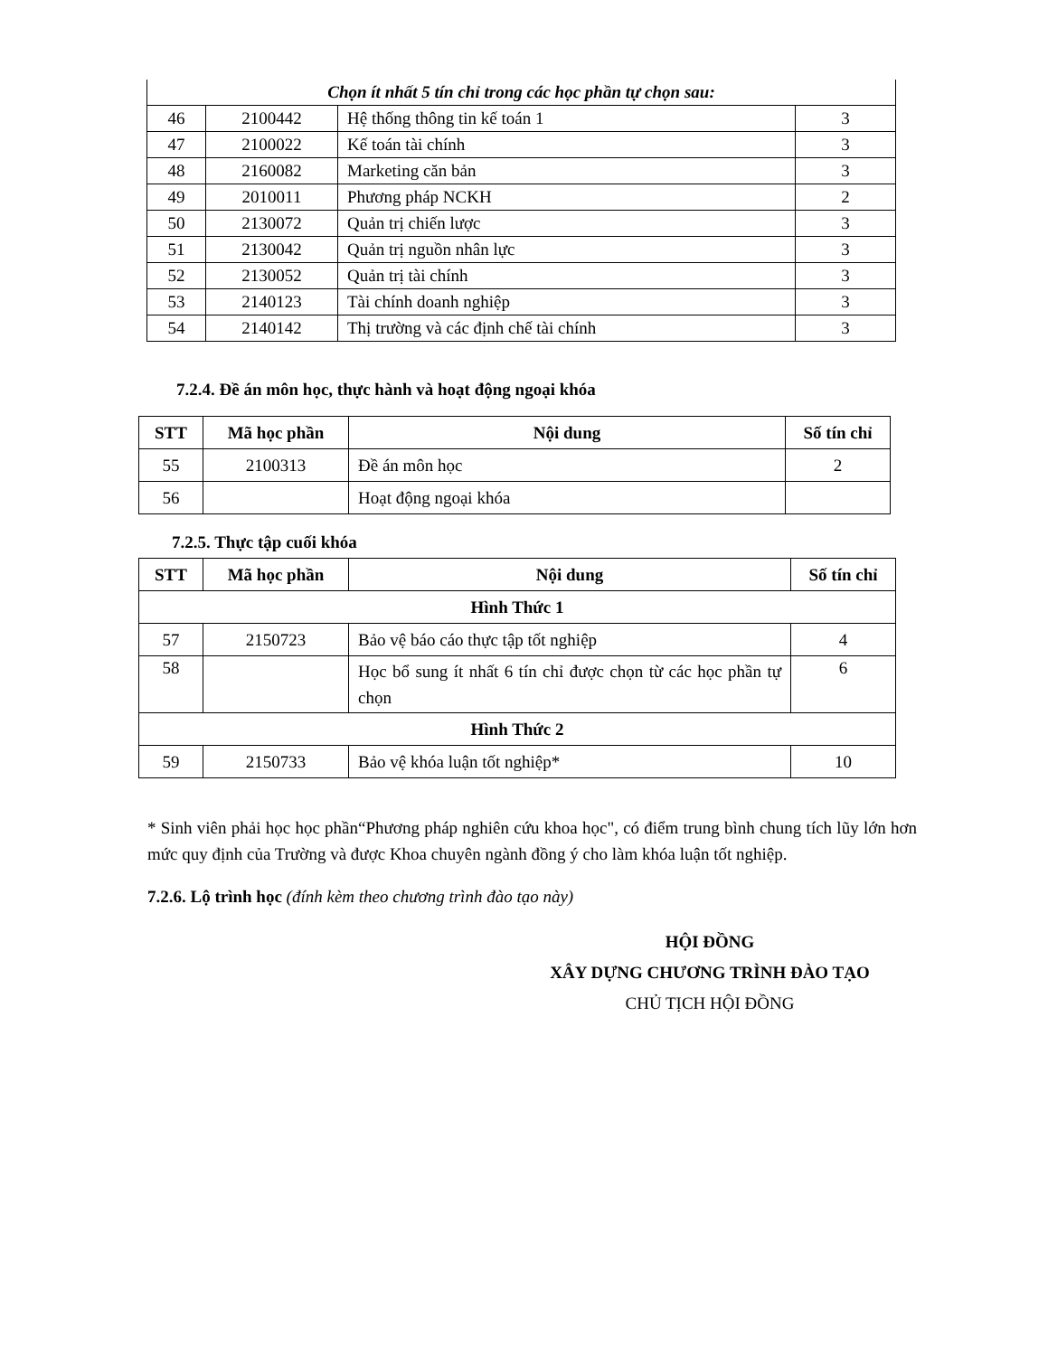| Chọn ít nhất 5 tín chỉ trong các học phần tự chọn sau: | | | |
| 46 | 2100442 | Hệ thống thông tin kế toán 1 | 3 |
| 47 | 2100022 | Kế toán tài chính | 3 |
| 48 | 2160082 | Marketing căn bản | 3 |
| 49 | 2010011 | Phương pháp NCKH | 2 |
| 50 | 2130072 | Quản trị chiến lược | 3 |
| 51 | 2130042 | Quản trị nguồn nhân lực | 3 |
| 52 | 2130052 | Quản trị tài chính | 3 |
| 53 | 2140123 | Tài chính doanh nghiệp | 3 |
| 54 | 2140142 | Thị trường và các định chế tài chính | 3 |
7.2.4. Đề án môn học, thực hành và hoạt động ngoại khóa
| STT | Mã học phần | Nội dung | Số tín chỉ |
| --- | --- | --- | --- |
| 55 | 2100313 | Đề án môn học | 2 |
| 56 | | Hoạt động ngoại khóa | |
7.2.5. Thực tập cuối khóa
| STT | Mã học phần | Nội dung | Số tín chỉ |
| --- | --- | --- | --- |
| Hình Thức 1 | | | |
| 57 | 2150723 | Bảo vệ báo cáo thực tập tốt nghiệp | 4 |
| 58 | | Học bổ sung ít nhất 6 tín chỉ được chọn từ các học phần tự chọn | 6 |
| Hình Thức 2 | | | |
| 59 | 2150733 | Bảo vệ khóa luận tốt nghiệp* | 10 |
* Sinh viên phải học học phần“Phương pháp nghiên cứu khoa học", có điểm trung bình chung tích lũy lớn hơn mức quy định của Trường và được Khoa chuyên ngành đồng ý cho làm khóa luận tốt nghiệp.
7.2.6. Lộ trình học (đính kèm theo chương trình đào tạo này)
HỘI ĐỒNG
XÂY DỰNG CHƯƠNG TRÌNH ĐÀO TẠO
CHỦ TỊCH HỘI ĐỒNG